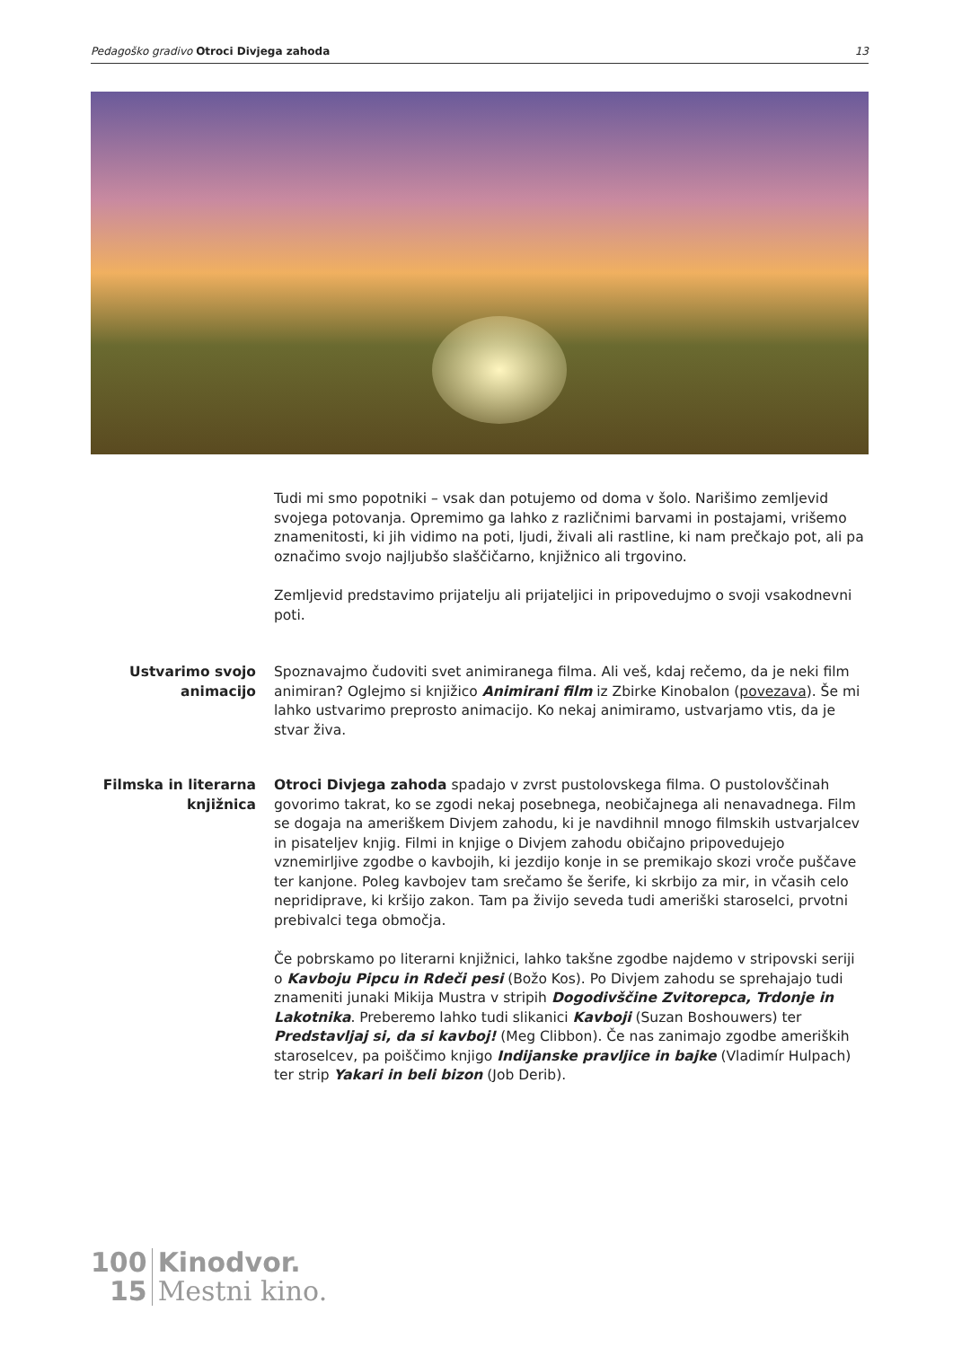Pedagoško gradivo Otroci Divjega zahoda 13
Tudi mi smo popotniki – vsak dan potujemo od doma v šolo. Narišimo zemljevid svojega potovanja. Opremimo ga lahko z različnimi barvami in postajami, vrišemo znamenitosti, ki jih vidimo na poti, ljudi, živali ali rastline, ki nam prečkajo pot, ali pa označimo svojo najljubšo slaščičarno, knjižnico ali trgovino.
Zemljevid predstavimo prijatelju ali prijateljici in pripovedujmo o svoji vsakodnevni poti.
Ustvarimo svojo animacijo
Spoznavajmo čudoviti svet animiranega filma. Ali veš, kdaj rečemo, da je neki film animiran? Oglejmo si knjižico Animirani film iz Zbirke Kinobalon (povezava). Še mi lahko ustvarimo preprosto animacijo. Ko nekaj animiramo, ustvarjamo vtis, da je stvar živa.
Filmska in literarna knjižnica
Otroci Divjega zahoda spadajo v zvrst pustolovskega filma. O pustolovščinah govorimo takrat, ko se zgodi nekaj posebnega, neobičajnega ali nenavadnega. Film se dogaja na ameriškem Divjem zahodu, ki je navdihnil mnogo filmskih ustvarjalcev in pisateljev knjig. Filmi in knjige o Divjem zahodu običajno pripovedujejo vznemirljive zgodbe o kavbojih, ki jezdijo konje in se premikajo skozi vroče puščave ter kanjone. Poleg kavbojev tam srečamo še šerife, ki skrbijo za mir, in včasih celo nepridiprave, ki kršijo zakon. Tam pa živijo seveda tudi ameriški staroselci, prvotni prebivalci tega območja.
Če pobrskamo po literarni knjižnici, lahko takšne zgodbe najdemo v stripovski seriji o Kavboju Pipcu in Rdeči pesi (Božo Kos). Po Divjem zahodu se sprehajajo tudi znameniti junaki Mikija Mustra v stripih Dogodivščine Zvitorepca, Trdonje in Lakotnika. Preberemo lahko tudi slikanici Kavboji (Suzan Boshouwers) ter Predstavljaj si, da si kavboj! (Meg Clibbon). Če nas zanimajo zgodbe ameriških staroselcev, pa poiščimo knjigo Indijanske pravljice in bajke (Vladimír Hulpach) ter strip Yakari in beli bizon (Job Derib).
100
15
Kinodvor.
Mestni kino.